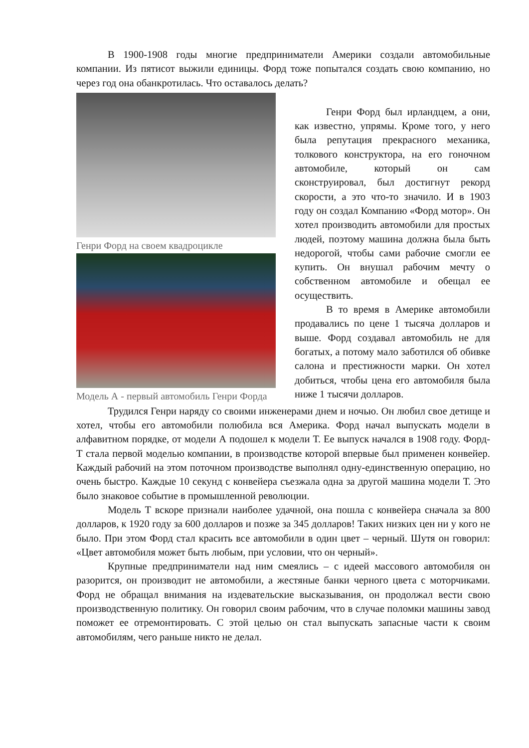В 1900-1908 годы многие предприниматели Америки создали автомобильные компании. Из пятисот выжили единицы. Форд тоже попытался создать свою компанию, но через год она обанкротилась. Что оставалось делать?
Генри Форд на своем квадроцикле
Модель А - первый автомобиль Генри Форда
Генри Форд был ирландцем, а они, как известно, упрямы. Кроме того, у него была репутация прекрасного механика, толкового конструктора, на его гоночном автомобиле, который он сам сконструировал, был достигнут рекорд скорости, а это что-то значило. И в 1903 году он создал Компанию «Форд мотор». Он хотел производить автомобили для простых людей, поэтому машина должна была быть недорогой, чтобы сами рабочие смогли ее купить. Он внушал рабочим мечту о собственном автомобиле и обещал ее осуществить.
В то время в Америке автомобили продавались по цене 1 тысяча долларов и выше. Форд создавал автомобиль не для богатых, а потому мало заботился об обивке салона и престижности марки. Он хотел добиться, чтобы цена его автомобиля была ниже 1 тысячи долларов.
Трудился Генри наряду со своими инженерами днем и ночью. Он любил свое детище и хотел, чтобы его автомобили полюбила вся Америка. Форд начал выпускать модели в алфавитном порядке, от модели А подошел к модели Т. Ее выпуск начался в 1908 году. Форд-Т стала первой моделью компании, в производстве которой впервые был применен конвейер. Каждый рабочий на этом поточном производстве выполнял одну-единственную операцию, но очень быстро. Каждые 10 секунд с конвейера съезжала одна за другой машина модели Т. Это было знаковое событие в промышленной революции.
Модель Т вскоре признали наиболее удачной, она пошла с конвейера сначала за 800 долларов, к 1920 году за 600 долларов и позже за 345 долларов! Таких низких цен ни у кого не было. При этом Форд стал красить все автомобили в один цвет – черный. Шутя он говорил: «Цвет автомобиля может быть любым, при условии, что он черный».
Крупные предприниматели над ним смеялись – с идеей массового автомобиля он разорится, он производит не автомобили, а жестяные банки черного цвета с моторчиками. Форд не обращал внимания на издевательские высказывания, он продолжал вести свою производственную политику. Он говорил своим рабочим, что в случае поломки машины завод поможет ее отремонтировать. С этой целью он стал выпускать запасные части к своим автомобилям, чего раньше никто не делал.